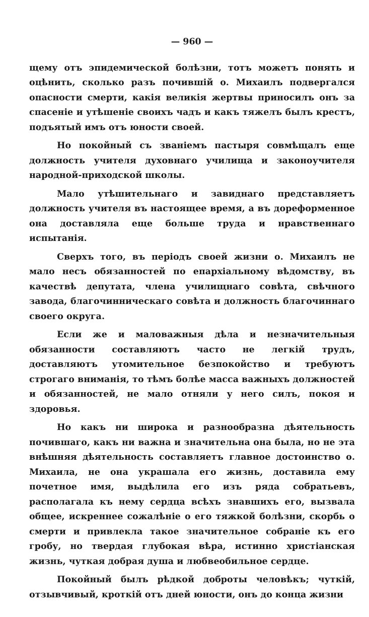— 960 —
щему отъ эпидемической болѣзни, тотъ можетъ понять и оцѣнить, сколько разъ почившій о. Михаилъ подвергался опасности смерти, какія великія жертвы приносилъ онъ за спасеніе и утѣшеніе своихъ чадъ и какъ тяжелъ былъ крестъ, подъятый имъ отъ юности своей.
Но покойный съ званіемъ пастыря совмѣщалъ еще должность учителя духовнаго училища и законоучителя народной-приходской школы.
Мало утѣшительнаго и завиднаго представляетъ должность учителя въ настоящее время, а въ дореформенное она доставляла еще больше труда и нравственнаго испытанія.
Сверхъ того, въ періодъ своей жизни о. Михаилъ не мало несъ обязанностей по епархіальному вѣдомству, въ качествѣ депутата, члена училищнаго совѣта, свѣчного завода, благочинническаго совѣта и должность благочиннаго своего округа.
Если же и маловажныя дѣла и незначительныя обязанности составляютъ часто не легкій трудъ, доставляютъ утомительное безпокойство и требуютъ строгаго вниманія, то тѣмъ болѣе масса важныхъ должностей и обязанностей, не мало отняли у него силъ, покоя и здоровья.
Но какъ ни широка и разнообразна дѣятельность почившаго, какъ ни важна и значительна она была, но не эта внѣшняя дѣятельность составляетъ главное достоинство о. Михаила, не она украшала его жизнь, доставила ему почетное имя, выдѣлила его изъ ряда собратьевъ, располагала къ нему сердца всѣхъ знавшихъ его, вызвала общее, искреннее сожалѣніе о его тяжкой болѣзни, скорбь о смерти и привлекла такое значительное собраніе къ его гробу, но твердая глубокая вѣра, истинно христіанская жизнь, чуткая добрая душа и любвеобильное сердце.
Покойный былъ рѣдкой доброты человѣкъ; чуткій, отзывчивый, кроткій отъ дней юности, онъ до конца жизни